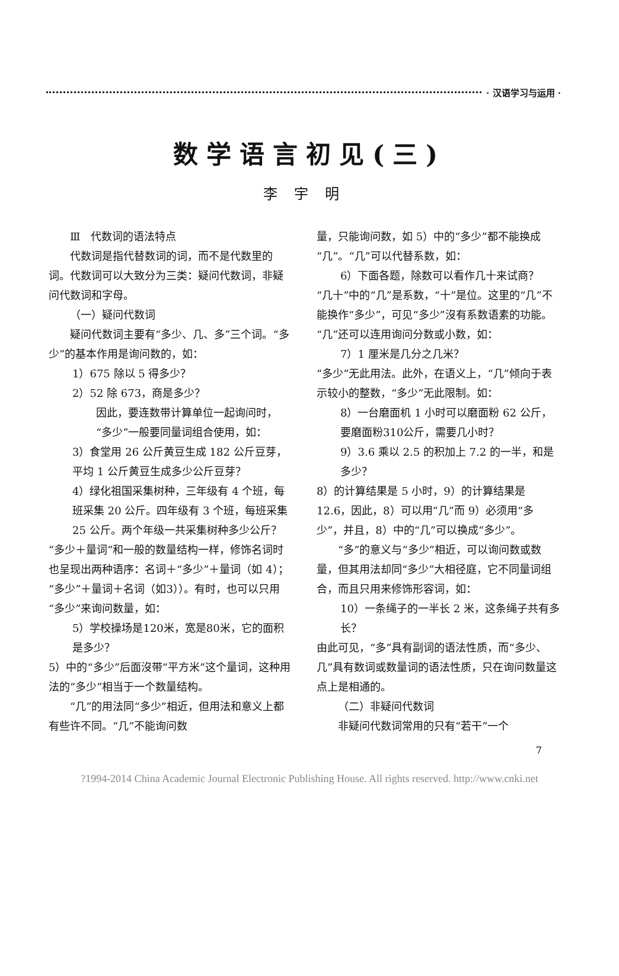· 汉语学习与运用 ·
数学语言初见(三)
李宇明
Ⅲ　代数词的语法特点
代数词是指代替数词的词，而不是代数里的词。代数词可以大致分为三类：疑问代数词，非疑问代数词和字母。
（一）疑问代数词
疑问代数词主要有“多少、几、多”三个词。“多少”的基本作用是询问数的，如：
1）675 除以 5 得多少？
2）52 除 673，商是多少？
因此，要连数带计算单位一起询问时，“多少”一般要同量词组合使用，如：
3）食堂用 26 公斤黄豆生成 182 公斤豆芽，平均 1 公斤黄豆生成多少公斤豆芽？
4）绿化祖国采集树种，三年级有 4 个班，每班采集 20 公斤。四年级有 3 个班，每班采集 25 公斤。两个年级一共采集树种多少公斤？
“多少＋量词”和一般的数量结构一样，修饰名词时也呈现出两种语序：名词＋“多少”＋量词（如 4）；“多少”＋量词＋名词（如3））。有时，也可以只用“多少”来询问数量，如：
5）学校操场是120米，宽是80米，它的面积是多少？
5）中的“多少”后面沒带“平方米”这个量词，这种用法的“多少”相当于一个数量结构。
“几”的用法同“多少”相近，但用法和意义上都有些许不同。“几”不能询问数
量，只能询问数，如 5）中的“多少”都不能换成“几”。“几”可以代替系数，如：
6）下面各题，除数可以看作几十来试商？
“几十”中的“几”是系数，“十”是位。这里的“几”不能换作“多少”，可见“多少”沒有系数语素的功能。“几”还可以连用询问分数或小数，如：
7）1 厘米是几分之几米？
“多少”无此用法。此外，在语义上，“几”倾向于表示较小的整数，“多少”无此限制。如：
8）一台磨面机 1 小时可以磨面粉 62 公斤，要磨面粉310公斤，需要几小时？
9）3.6 乘以 2.5 的积加上 7.2 的一半，和是多少？
8）的计算结果是 5 小时，9）的计算结果是 12.6，因此，8）可以用“几”而 9）必须用“多少”，并且，8）中的“几”可以换成“多少”。
“多”的意义与“多少”相近，可以询问数或数量，但其用法却同“多少”大相径庭，它不同量词组合，而且只用来修饰形容词，如：
10）一条绳子的一半长 2 米，这条绳子共有多长？
由此可见，“多”具有副词的语法性质，而“多少、几”具有数词或数量词的语法性质，只在询问数量这点上是相通的。
（二）非疑问代数词
非疑问代数词常用的只有“若干”一个
7
?1994-2014 China Academic Journal Electronic Publishing House. All rights reserved. http://www.cnki.net